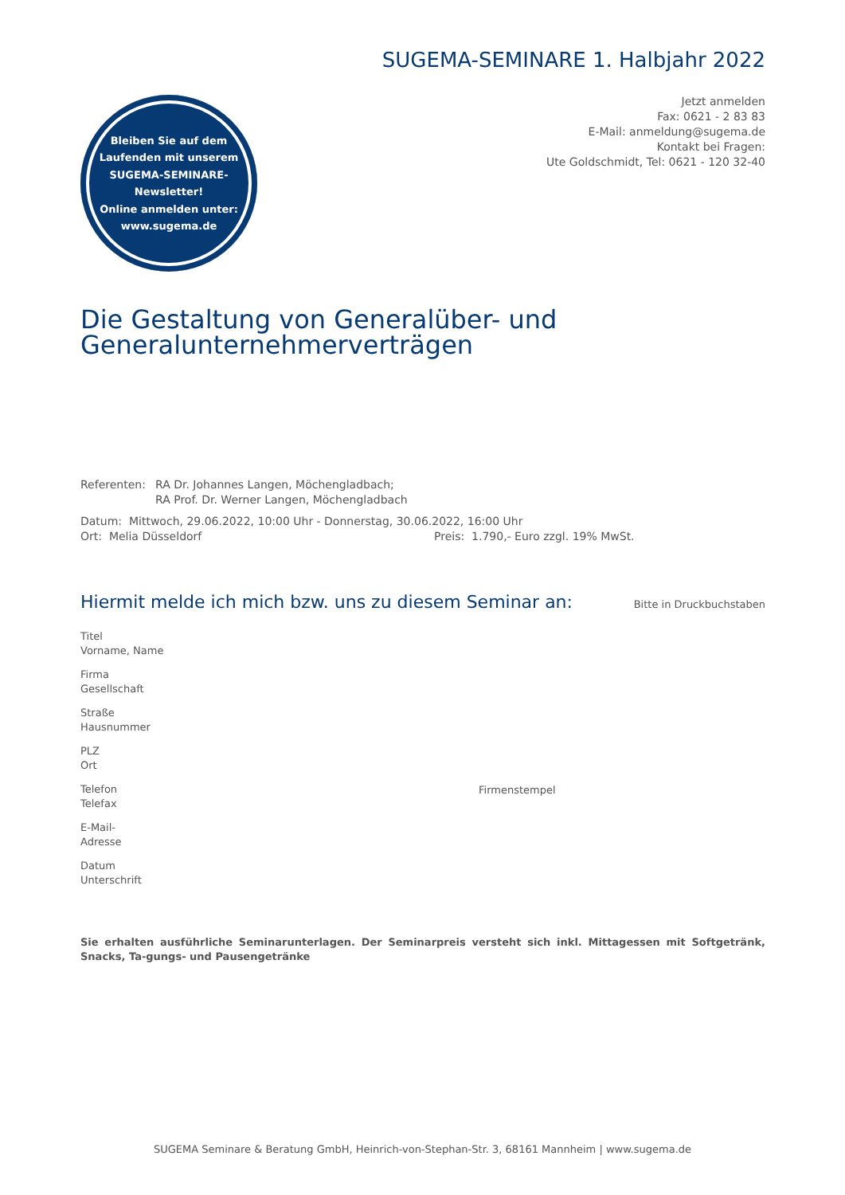SUGEMA-SEMINARE 1. Halbjahr 2022
Jetzt anmelden
Fax: 0621 - 2 83 83
E-Mail: anmeldung@sugema.de
Kontakt bei Fragen:
Ute Goldschmidt, Tel: 0621 - 120 32-40
Bleiben Sie auf dem
Laufenden mit unserem
SUGEMA-SEMINARE-
Newsletter!
Online anmelden unter:
www.sugema.de
Die Gestaltung von Generalüber- und
Generalunternehmerverträgen
Referenten: RA Dr. Johannes Langen, Möchengladbach;
RA Prof. Dr. Werner Langen, Möchengladbach
Datum: Mittwoch, 29.06.2022, 10:00 Uhr - Donnerstag, 30.06.2022, 16:00 Uhr
Ort: Melia Düsseldorf Preis: 1.790,- Euro zzgl. 19% MwSt.
Hiermit melde ich mich bzw. uns zu diesem Seminar an:
Bitte in Druckbuchstaben
Titel
Vorname, Name
Firma
Gesellschaft
Straße
Hausnummer
PLZ
Ort
Telefon
Telefax
E-Mail-
Adresse
Datum
Unterschrift
Firmenstempel
Sie erhalten ausführliche Seminarunterlagen. Der Seminarpreis versteht sich inkl. Mittagessen mit Softgetränk, Snacks, Ta-gungs- und Pausengetränke
SUGEMA Seminare & Beratung GmbH, Heinrich-von-Stephan-Str. 3, 68161 Mannheim | www.sugema.de